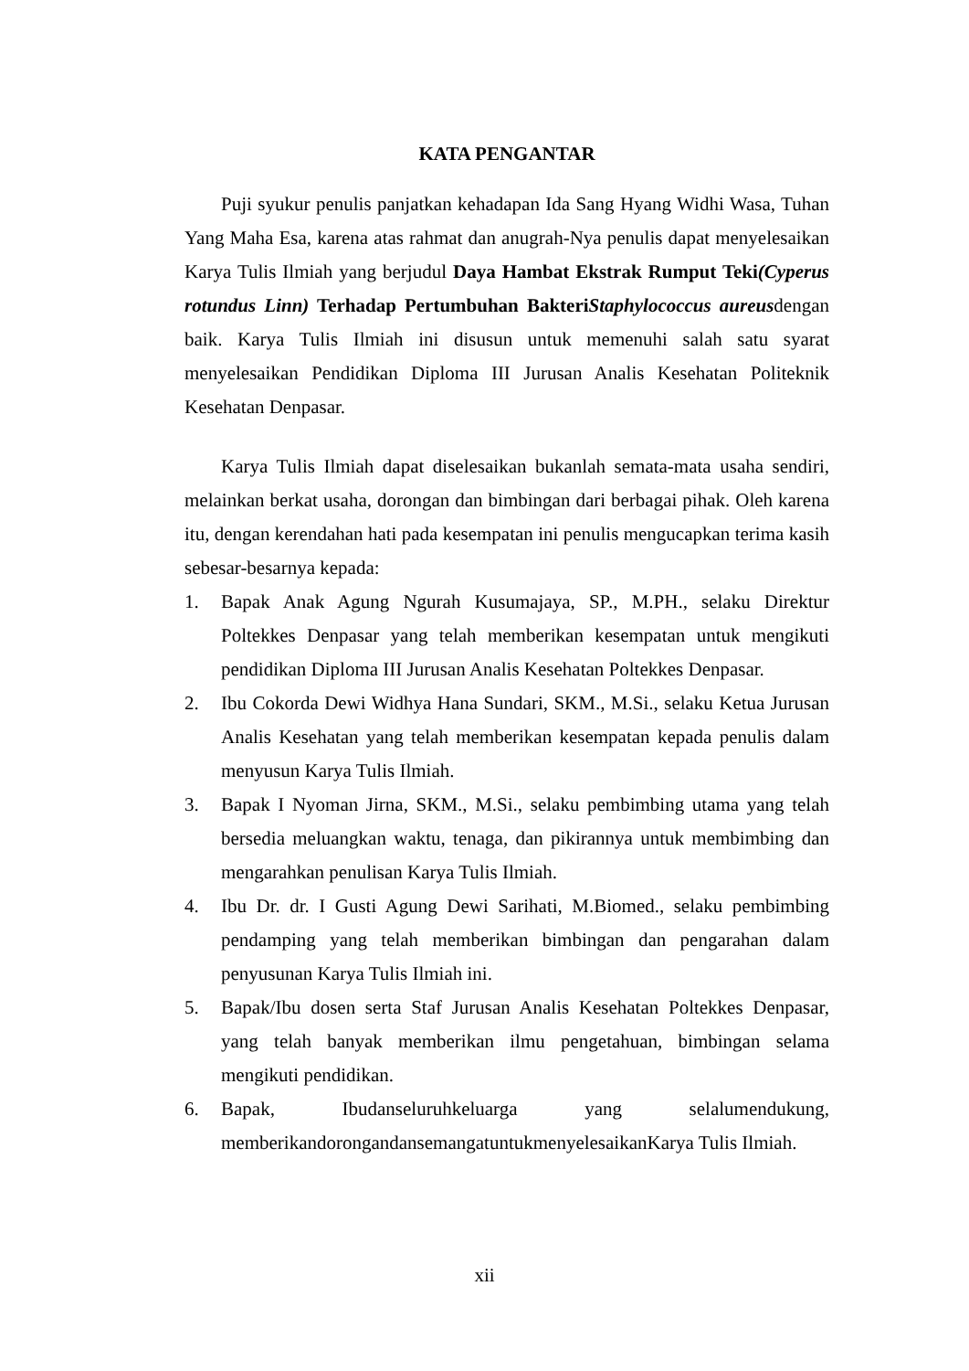KATA PENGANTAR
Puji syukur penulis panjatkan kehadapan Ida Sang Hyang Widhi Wasa, Tuhan Yang Maha Esa, karena atas rahmat dan anugrah-Nya penulis dapat menyelesaikan Karya Tulis Ilmiah yang berjudul Daya Hambat Ekstrak Rumput Teki(Cyperus rotundus Linn) Terhadap Pertumbuhan BakteriStaphylococcus aureusdengan baik. Karya Tulis Ilmiah ini disusun untuk memenuhi salah satu syarat menyelesaikan Pendidikan Diploma III Jurusan Analis Kesehatan Politeknik Kesehatan Denpasar.
Karya Tulis Ilmiah dapat diselesaikan bukanlah semata-mata usaha sendiri, melainkan berkat usaha, dorongan dan bimbingan dari berbagai pihak. Oleh karena itu, dengan kerendahan hati pada kesempatan ini penulis mengucapkan terima kasih sebesar-besarnya kepada:
1. Bapak Anak Agung Ngurah Kusumajaya, SP., M.PH., selaku Direktur Poltekkes Denpasar yang telah memberikan kesempatan untuk mengikuti pendidikan Diploma III Jurusan Analis Kesehatan Poltekkes Denpasar.
2. Ibu Cokorda Dewi Widhya Hana Sundari, SKM., M.Si., selaku Ketua Jurusan Analis Kesehatan yang telah memberikan kesempatan kepada penulis dalam menyusun Karya Tulis Ilmiah.
3. Bapak I Nyoman Jirna, SKM., M.Si., selaku pembimbing utama yang telah bersedia meluangkan waktu, tenaga, dan pikirannya untuk membimbing dan mengarahkan penulisan Karya Tulis Ilmiah.
4. Ibu Dr. dr. I Gusti Agung Dewi Sarihati, M.Biomed., selaku pembimbing pendamping yang telah memberikan bimbingan dan pengarahan dalam penyusunan Karya Tulis Ilmiah ini.
5. Bapak/Ibu dosen serta Staf Jurusan Analis Kesehatan Poltekkes Denpasar, yang telah banyak memberikan ilmu pengetahuan, bimbingan selama mengikuti pendidikan.
6. Bapak, Ibudanseluruhkeluarga yang selalumendukung, memberikandorongandansemangatuntukmenyelesaikanKarya Tulis Ilmiah.
xii